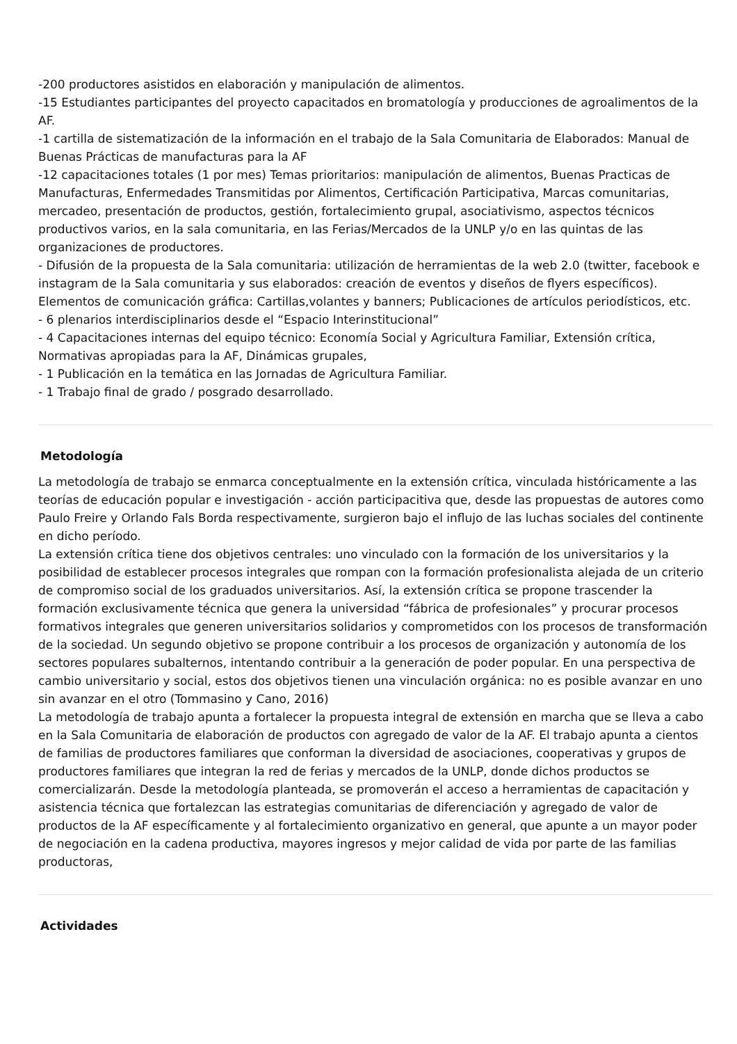-200 productores asistidos en elaboración y manipulación de alimentos.
-15 Estudiantes participantes del proyecto capacitados en bromatología y producciones de agroalimentos de la AF.
-1 cartilla de sistematización de la información en el trabajo de la Sala Comunitaria de Elaborados: Manual de Buenas Prácticas de manufacturas para la AF
-12 capacitaciones totales (1 por mes) Temas prioritarios: manipulación de alimentos, Buenas Practicas de Manufacturas, Enfermedades Transmitidas por Alimentos, Certificación Participativa, Marcas comunitarias, mercadeo, presentación de productos, gestión, fortalecimiento grupal, asociativismo, aspectos técnicos productivos varios, en la sala comunitaria, en las Ferias/Mercados de la UNLP y/o en las quintas de las organizaciones de productores.
- Difusión de la propuesta de la Sala comunitaria: utilización de herramientas de la web 2.0 (twitter, facebook e instagram de la Sala comunitaria y sus elaborados: creación de eventos y diseños de flyers específicos). Elementos de comunicación gráfica: Cartillas,volantes y banners; Publicaciones de artículos periodísticos, etc.
- 6 plenarios interdisciplinarios desde el “Espacio Interinstitucional”
- 4 Capacitaciones internas del equipo técnico: Economía Social y Agricultura Familiar, Extensión crítica, Normativas apropiadas para la AF, Dinámicas grupales,
- 1 Publicación en la temática en las Jornadas de Agricultura Familiar.
- 1 Trabajo final de grado / posgrado desarrollado.
Metodología
La metodología de trabajo se enmarca conceptualmente en la extensión crítica, vinculada históricamente a las teorías de educación popular e investigación - acción participacitiva que, desde las propuestas de autores como Paulo Freire y Orlando Fals Borda respectivamente, surgieron bajo el influjo de las luchas sociales del continente en dicho período.
La extensión crítica tiene dos objetivos centrales: uno vinculado con la formación de los universitarios y la posibilidad de establecer procesos integrales que rompan con la formación profesionalista alejada de un criterio de compromiso social de los graduados universitarios. Así, la extensión crítica se propone trascender la formación exclusivamente técnica que genera la universidad “fábrica de profesionales” y procurar procesos formativos integrales que generen universitarios solidarios y comprometidos con los procesos de transformación de la sociedad. Un segundo objetivo se propone contribuir a los procesos de organización y autonomía de los sectores populares subalternos, intentando contribuir a la generación de poder popular. En una perspectiva de cambio universitario y social, estos dos objetivos tienen una vinculación orgánica: no es posible avanzar en uno sin avanzar en el otro (Tommasino y Cano, 2016)
La metodología de trabajo apunta a fortalecer la propuesta integral de extensión en marcha que se lleva a cabo en la Sala Comunitaria de elaboración de productos con agregado de valor de la AF. El trabajo apunta a cientos de familias de productores familiares que conforman la diversidad de asociaciones, cooperativas y grupos de productores familiares que integran la red de ferias y mercados de la UNLP, donde dichos productos se comercializarán. Desde la metodología planteada, se promoverán el acceso a herramientas de capacitación y asistencia técnica que fortalezcan las estrategias comunitarias de diferenciación y agregado de valor de productos de la AF específicamente y al fortalecimiento organizativo en general, que apunte a un mayor poder de negociación en la cadena productiva, mayores ingresos y mejor calidad de vida por parte de las familias productoras,
Actividades